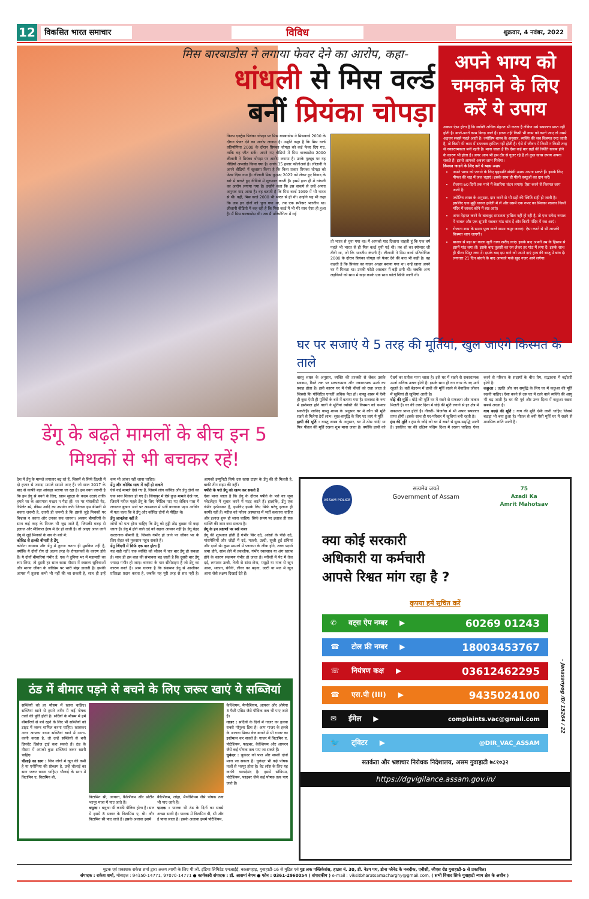12
विकसित भारत समाचार
विविध
शुक्रवार, 4 नवंबर, 2022
मिस बारबाडोस ने लगाया फेवर देने का आरोप, कहा-
धांधली से मिस वर्ल्ड
बनीं प्रियंका चोपड़ा
फिल्म एक्ट्रेस प्रियंका चोपड़ा पर मिस बारबाडोस ने मिसवर्ल्ड 2000 के दौरान फेवर देने का आरोप लगाया है। उन्होंने कहा है कि मिस वर्ल्ड प्रतियोगिता 2000 के दौरान प्रियंका चोपड़ा को कई फेवर दिए गए, ताकि वह जीत सकें। अपने नए वीडियो में मिस बारबाडोस 2000 लीलानी ने प्रियंका चोपड़ा पर आरोप लगाया है। उनके यूट्यूब पर यह वीडियो अपलोड किया गया है। उनके 35 हजार फॉलोअर्स है। लीलानी ने अपने वीडियो में खुलासा किया है कि किस प्रकार प्रियंका चोपड़ा को फेवर दिया गया है। लीलानी मिस यूएसए 2022 को लेकर हुए विवाद के बारे में बताते हुए वीडियो में शुरुआत करती है। इसमें हाल ही में धांधली का आरोप लगाया गया है। उन्होंने कहा कि इस वाकये से उन्हें अपना अनुभव याद आया है। वह बताती है कि मिस वर्ल्ड 1999 में भी भारत से थी। वहीं, मिस वर्ल्ड 2000 भी भारत से ही थी। उन्होंने यह भी कहा कि जब इन दोनों को चुना गया था, तब एक स्पॉन्सर भारतीय था। लीलानी वीडियो में कह रही है कि मिस वर्ल्ड में भी मेरे साथ ऐसा ही हुआ है। मैं मिस बारबाडोस थी। जब मैं प्रतियोगिता में गई
तो भारत से चुना गया था। मैं आपको याद दिलाना चाहती हूं कि एक वर्ष पहले भी भारत से ही मिस वर्ल्ड चुनी गई थी। तब शो का स्पॉन्सर जी टीवी था, जो कि भारतीय कंपनी है। लीलानी ने मिस वर्ल्ड प्रतियोगिता 2000 के दौरान प्रियंका चोपड़ा को फेवर देने की बात भी कही है। वह कहती है कि प्रियंका का गाउन अच्छा बनाया गया था। उन्हें खाना अपने घर में मिलता था। उनकी फोटो अखबार में बड़ी छपी थी। जबकि अन्य लड़कियों को साथ में खड़ा करके एक साथ फोटो खिंची जाती थी।
अपने भाग्य को चमकाने के लिए करें ये उपाय
अक्सर ऐसा होता है कि व्यक्ति अधिक मेहनत भी करता है लेकिन उसे सफलता प्राप्त नहीं होती है। बनते-बनते काम बिगड़ जाते हैं। इतना नहीं किसी भी काम को करने जाए तो उसमें अड़चन सबसे पहले आती है। ज्योतिष शास्त्र के अनुसार, व्यक्ति की जब किस्मत रूठ जाती है, तो किसी भी काम में सफलता हासिल नहीं होती है। ऐसे में जीवन में किसी न किसी तरह से नकारात्मकता बनी रहती है। माना जाता है कि ऐसा कई बार ग्रहों की स्थिति खराब होने के कारण भी होता है। अगर आप भी इस दौर से गुजर रहे है तो कुछ खास उपाय अपना सकते हैं। इससे आपको अवश्य लाभ मिलेगा।
किस्मत जगाने के लिए करें ये खास उपाय
अपने भाग्य को जगाने के लिए बृहस्पति संबंधी उपाय अपना सकते हैं। इसके लिए पीपल की जड़ में जल चढ़ाएं। इसके साथ ही पीली वस्तुओं का दान करें।
रोजाना 60 दिनों तक माथे में केसरिया चंदन लगाएं। ऐसा करने से किस्मत जाग जाती है।
ज्योतिष शास्त्र के अनुसार, दान करने से भी ग्रहों की स्थिति सही हो जाती है। इसलिए एक मुट्ठी चावल हथेली में लें और उसमें एक रुपए का सिक्का रखकर किसी मंदिर में जाकर कोने में रख आएं।
अगर मेहनत करने के बावजूद सफलता हासिल नहीं हो रही है, तो एक सफेद रुमाल में चावल और एक सुपारी रखकर गांठ बांध दें और किसी मंदिर में रख आएं।
रोजाना शाम के समय पूजा करते समय कपूर जलाएं। ऐसा करने से भी आपकी किस्मत जाग जाएगी।
बाजार से बड़ा सा काला सूती धागा खरीद लाएं। इसके बाद अपनी उम्र के हिसाब से इसमें गांठ लगा लें। इसके बाद तुलसी का रस लेकर हर गांठ में लगा दें। इसके साथ ही पीला सिंदूर लगा दें। इसके बाद इस धागे को अपने दाएं हाथ की बाजू में बांध दें। लगातार 21 दिन बांधने के बाद आपको फर्क खुद नजर आने लगेगा।
डेंगू के बढ़ते मामलों के बीच इन 5 मिथकों से भी बचकर रहें!
घर पर सजाएं ये 5 तरह की मूर्तियां, खुल जाएंगे किस्मत के ताले
वास्तु शास्त्र के अनुसार, व्यक्ति की तरक्की से लेकर उसके स्वास्थ्य, रिश्ते तक पर सकारात्मक और नकारात्मक ऊर्जा का प्रवाह होता है। इसी कारण घर में ऐसी चीजों को रखा जाता है जिससे कि पॉजिटिव एनर्जी अधिक पैदा हो। वास्तु शास्त्र में ऐसी ही कुछ ऐसी ही मूर्तियों के बारे में बताया गया है। सजावट के रूप में इस्तेमाल होने वाली ये मूर्तियां व्यक्ति की किस्मत को चमका सकतीहैं। जानिए वास्तु शास्त्र के अनुसार घर में कौन सी मूर्ति रखने से मिलेगा ढेरों लाभ। सुख-समृद्धि के लिए घर लाएं ये मूर्ति
हाथी की मूर्ति : वास्तु शास्त्र के अनुसार, घर में ठोस चांदी या फिर पीतल की मूर्ति रखना शुभ माना जाता है। क्योंकि हाथी को ऐश्वर्य का प्रतीक माना जाता है। इसे घर में रखने से सकारात्मक ऊर्जा अधिक उत्पन्न होती है। इसके साथ ही धन लाभ के नए मार्ग खुलते है। वहीं बेडरूम में हाथी की मूर्ति रखने से वैवाहिक जीवन में खुशियां ही खुशियां आती है।
घोड़े की मूर्ति : घोड़े की मूर्ति घर में रखने से सफलता और ताकत मिलती है। घर की उत्तर दिशा में घोड़े की मूर्ति लगाने से हर क्षेत्र में सफलता प्राप्त होती है। नौकरी- बिजनेस में भी अपार सफलता प्राप्त होगी। इसके साथ ही घर-परिवार में खुशियां बनी रहती है।
हंस की मूर्ति : हंस के जोड़े को घर में रखने से सुख-समृद्धि आती है। इसलिए घर की दक्षिण पश्चिम दिशा में रखना चाहिए। ऐसा करने से परिवार के सदस्यों के बीच प्रेम, सद्भावना में बढ़ोतरी होती है।
कछुआ : उन्नति और धन समृद्धि के लिए घर में कछुआ की मूर्ति रखनी चाहिए। ऐसा करने से उस घर में रहने वाले व्यक्ति की आयु भी बढ़ जाती है। घर की पूर्व और उत्तर दिशा में कछुआ रखना सबसे अच्छा है।
गाय बछड़े की मूर्ति : गाय की मूर्ति ऐसी लानी चाहिए जिसमें बछड़ा भी बना हुआ है। पीतल से बनी ऐसी मूर्ति घर में रखने से मानसिक शांति आती है।
देश में डेंगू के मामले लगातार बढ़ रहे हैं, जिसमें से सिर्फ दिल्ली में दो हजार से ज्यादा मामले सामने आए हैं। जो साल 2017 के बाद से काफी बड़ा आंकड़ा बताया जा रहा है। इस वक्त जरूरी है कि हम डेंगू से बचने के लिए, खास सुरक्षा के कदम उठाएं ताकि हमारे घर के आसपास मच्छर न पैदा हों। घर पर मॉसकीटो नेट, रिपेलेंट स्प्रे, क्रीम्स आदि का उपयोग करें। जितना इस बीमारी से बचना जरूरी है, उतनी ही जरूरी है कि इससे जुड़े मिथकों पर विश्वास न करना और उनका सच जानना। अक्सर बीमारियों के साथ कई तरह के मिथक भी जुड़ जाते हैं, जिसकी वजह से इलाज और मेडिकल हेल्प में देर हो जाती है। तो आइए आज जानें डेंगू से जुड़े मिथकों के सच के बारे में:
कोविड से हल्की बीमारी है डेंगू
कोरोना वायरस और डेंगू में तुलना करना ही मुमकिन नहीं है, क्योंकि ये दोनों रोग दो अलग तरह के रोगजनकों के कारण होते हैं। ये दोनों बीमारियां गंभीर हैं, एक ने दुनिया भर में महामारी का रूप लिया, तो दूसरी हर साल खास मौसम में स्वास्थ्य सुविधाओं और मानव जीवन के जोखिम पर भारी बोझ डालती है। इसकी आपस में तुलना कभी भी नहीं की जा सकती है, साथ ही इन्हें कम भी आंका नहीं जाना चाहिए।
डेंगू और कोविड साथ में नहीं हो सकते
ऐसे कई मामले देखे गए हैं, जिसमें लोग कोविड और डेंगू दोनों का एक साथ शिकार हो गए हैं। सिंगापुर में ऐसे कुछ मामले देखे गए, जिसमें मरीज पहले डेंगू के लिए नेगेटिव पाए गए लेकिन पास में लगातार बुखार आने पर अस्पताल में भर्ती करवाना पड़ा। आखिर में पता चला कि वे डेंगू और कोविड दोनों से पीड़ित थे।
डेंगू जानलेवा नहीं है
लोगों को पता होना चाहिए कि डेंगू को हड्डी तोड़ बुखार भी कहा जाता है। डेंगू में होने वाले दर्द को सहना आसान नहीं है। डेंगू बेहद खतरनाक बीमारी है, जिसके गंभीर हो जाने पर जीवन भर के लिए सेहत को नुकसान पहुंच सकते हैं।
डेंगू जिंदगी में सिर्फ एक बार होता है
यह सही नहीं! एक व्यक्ति को जीवन में चार बार डेंगू हो सकता है। साथ ही इस बात की संभावना बढ़ जाती है कि दूसरी बार डेंगू ज्यादा गंभीर हो जाए। वायरस के चार सीरोटाइप हैं जो डेंगू का कारण बनते हैं। आम धारणा है कि संक्रमण डेंगू से आजीवन प्रतिरक्षा प्रदान करता है, जबकि यह पूरी तरह से सच नहीं है। आपको इम्युनिटी सिर्फ उस खास टाइप के डेंगू की ही मिलती है, बाकी तीन टाइप की नहीं।
पपीते के पत्ते डेंगू को खत्म कर सकते हैं
ऐसा माना जाता है कि डेंगू के दौरान पपीते के पत्ते का जूस प्लेटलेट्स में सुधार करने में मदद करते हैं। हालांकि, डेंगू एक गंभीर इन्फेक्शन है, इसलिए इसके लिए सिर्फ घरेलू इलाज ही काफी नहीं हैं। मरीज को फौरन अस्पताल में भर्ती करवाना चाहिए और इलाज शुरू हो जाना चाहिए। सिर्फ समय पर इलाज ही एक व्यक्ति की जान बचा सकता है।
डेंगू के इन लक्षणों पर रखें नजर
डेंगू की शुरुआत होती है गंभीर सिर दर्द, आंखों के पीछे दर्द, मांसपेशियों और जोड़ों में दर्द, मतली, उल्टी, सूजी हुई ग्रंथियां और दानों से। कुछ मामलों में प्लाज्मा के लीक होने, तरल पदार्थ जमा होने, सांस लेने में तकलीफ, गंभीर रक्तस्राव या अंग खराब होने के कारण संक्रमण गंभीर हो जाता है। मरीजों में पेट में तेज दर्द, लगातार उल्टी, तेजी से सांस लेना, मसूड़ों या नाक से खून आना, थकान, बेचैनी, लीवर का बढ़ना, उल्टी या मल में खून आना जैसे लक्षण दिखाई देते हैं।
ठंड में बीमार पड़ने से बचने के लिए जरूर खाएं ये सब्जियां
सब्जियों को हर मौसम में खाना चाहिए। सब्जियां खाने से हमारे शरीर में कई पोषक तत्वों की पूर्ति होती है। सर्दियों के मौसम में हमें बीमारियों से बचे रहने के लिए भी सब्जियों को डाइट में जरूर शामिल करना चाहिए। खासकर अगर आपका बच्चा सब्जियां खाने में आना-कानी करता है, तो उन्हें सब्जियों से बनी डिफरेंट डिशेज ट्राई करा सकते हैं। ठंड के मौसम में अपको कुछ सब्जियां जरूर खानी चाहिए।
चौलाई का साग : जिन लोगों में खून की कमी है या एनीमिया की प्रॉब्लम है, उन्हें चौलाई का साग जरूर खाना चाहिए। चौलाई के साग में विटामिन ए, विटामिन बी,
विटामिन सी, आयरन, कैल्शियम और प्रोटीन भरपूर मात्रा में पाए जाते हैं।
बथुआ : बथुआ भी काफी पौष्टिक होता है। सल में इसमें 8 प्रकार के विटामिंस ए, बी। और विटामिन सी पाए जाते हैं। इसके अलावा इसमें
कैल्शियम, लोहा, मैग्नीशियम जैसे पोषक तत्व भी पाए जाते हैं।
पालक : पालक भी ठंड के दिनों का सबसे अच्छा साथी है। पालक में विटामिन बी, सी और ई पाया जाता है। इसके अलावा इसमें पोटैशियम,
कैल्शियम, मैग्नीशियम, आयरन और ओमेगा 3 फैटी एसिड जैसे पौष्टिक तत्व भी पाए जाते हैं।
गाजर : सर्दियों के दिनों में गाजर का हलवा सबसे पॉपुलर डिश है। आप गाजर के हलवे के अलावा मिक्स वेज बनाने में भी गाजर का इस्तेमाल कर सकते हैं। गाजर में विटामिन ए, पोटेशियम, फाइबर, कैल्शियम और आयरन जैसे कई पोषक तत्व पाए जा सकते हैं।
चुकंदर : चुकंदर को फल और सब्जी दोनों माना जा सकता है। चुकंदर भी कई पोषक तत्वों से भरपूर होता है। वेट लॉस के लिए यह काफी फायदेमंद है। इसमें सोडियम, पोटेशियम, फाइबर जैसे कई पोषक तत्व पाए जाते हैं।
ASSAM POLICE
सत्यमेव जयते
Government of Assam
75
Azadi Ka
Amrit Mahotsav
क्या कोई सरकारी
अधिकारी या कर्मचारी
आपसे रिश्वत मांग रहा है ?
कृपया हमें सूचित करें
✆ वट्स ऐप नम्बर ▶ 60269 01243
☎ टोल फ्री नम्बर ▶ 18003453767
☏ नियंत्रण कक्ष ▶ 03612462295
☎ एस.पी (III) ▶ 9435024100
✉ ईमेल ▶ complaints.vac@gmail.com
🐦 ट्विटर ▶ @DIR_VAC_ASSAM
सतर्कता और भ्रष्टाचार निरोधक निदेशालय, असम गुवाहाटी ७८१०३२
https://dgvigilance.assam.gov.in/
– Janasanyog /D/ 15264 / 22
मुद्रक एवं प्रकाशक राकेश शर्मा द्वारा अजय त्यागी के लिए पी.जी. इंडिया लिमिटेड एमआईई, कालापहाड़, गुवाहाटी-16 से मुद्रित एवं गुड लक पब्लिकेशंस, हाउस नं. 30, डी. नेउग पथ, डोना प्लैनेट के नजदीक, एबीसी, जीएस रोड गुवाहाटी-5 से प्रकाशित।
संपादक : राकेश शर्मा, मोबाइल : 94350-14771, 97070-14771 ● कार्यकारी संपादक : डॉ. आसमां बेगम ● फोन : 0361-2960054 ( संपादकीय ) e-mail : viksitbharatsamacharghy@gmail.com, ( सभी विवाद सिर्फ गुवाहाटी न्याय क्षेत्र के अधीन )